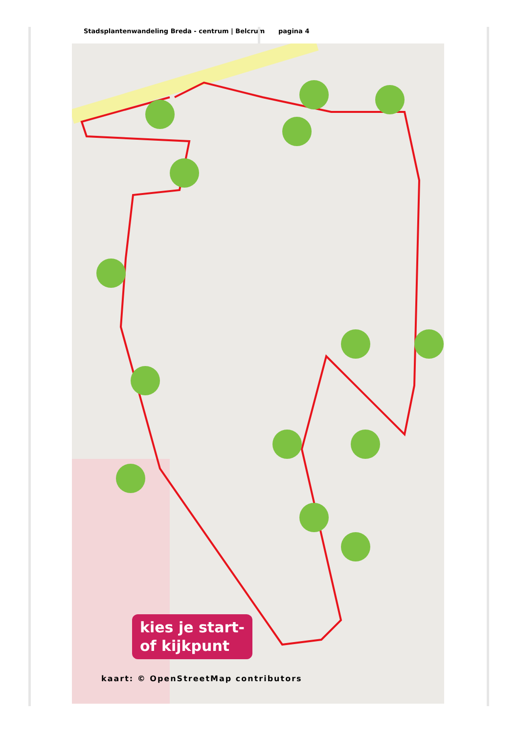Stadsplantenwandeling Breda - centrum | Belcrum pagina 4
kies je start-
of kijkpunt
kaart: © OpenStreetMap contributors